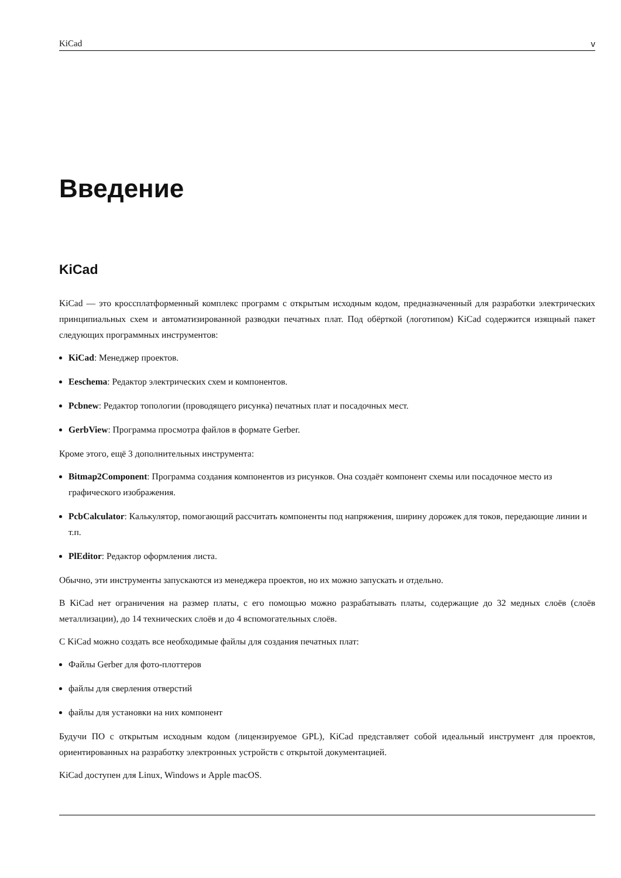KiCad v
Введение
KiCad
KiCad — это кроссплатформенный комплекс программ с открытым исходным кодом, предназначенный для разработки электрических принципиальных схем и автоматизированной разводки печатных плат. Под обёрткой (логотипом) KiCad содержится изящный пакет следующих программных инструментов:
KiCad: Менеджер проектов.
Eeschema: Редактор электрических схем и компонентов.
Pcbnew: Редактор топологии (проводящего рисунка) печатных плат и посадочных мест.
GerbView: Программа просмотра файлов в формате Gerber.
Кроме этого, ещё 3 дополнительных инструмента:
Bitmap2Component: Программа создания компонентов из рисунков. Она создаёт компонент схемы или посадочное место из графического изображения.
PcbCalculator: Калькулятор, помогающий рассчитать компоненты под напряжения, ширину дорожек для токов, передающие линии и т.п.
PlEditor: Редактор оформления листа.
Обычно, эти инструменты запускаются из менеджера проектов, но их можно запускать и отдельно.
В KiCad нет ограничения на размер платы, с его помощью можно разрабатывать платы, содержащие до 32 медных слоёв (слоёв металлизации), до 14 технических слоёв и до 4 вспомогательных слоёв.
С KiCad можно создать все необходимые файлы для создания печатных плат:
Файлы Gerber для фото-плоттеров
файлы для сверления отверстий
файлы для установки на них компонент
Будучи ПО с открытым исходным кодом (лицензируемое GPL), KiCad представляет собой идеальный инструмент для проектов, ориентированных на разработку электронных устройств с открытой документацией.
KiCad доступен для Linux, Windows и Apple macOS.